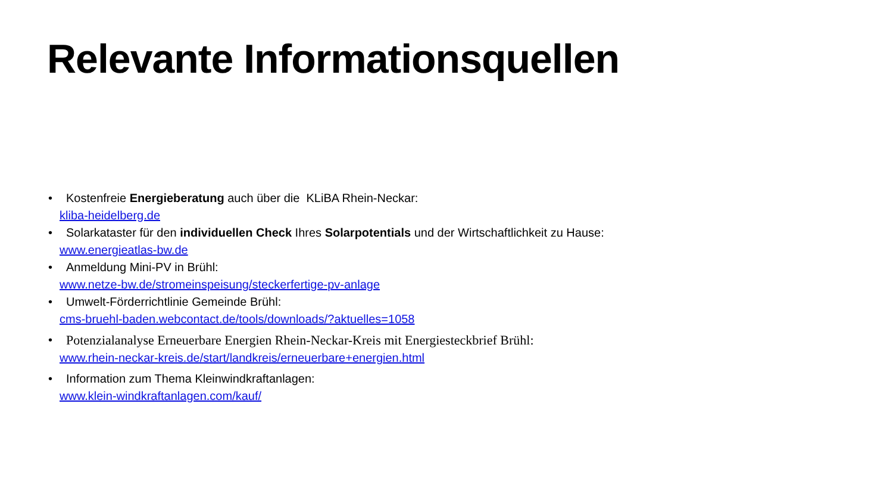Relevante Informationsquellen
• Kostenfreie Energieberatung auch über die KLiBA Rhein-Neckar:
kliba-heidelberg.de
• Solarkataster für den individuellen Check Ihres Solarpotentials und der Wirtschaftlichkeit zu Hause:
www.energieatlas-bw.de
• Anmeldung Mini-PV in Brühl:
www.netze-bw.de/stromeinspeisung/steckerfertige-pv-anlage
• Umwelt-Förderrichtlinie Gemeinde Brühl:
cms-bruehl-baden.webcontact.de/tools/downloads/?aktuelles=1058
• Potenzialanalyse Erneuerbare Energien Rhein-Neckar-Kreis mit Energiesteckbrief Brühl:
www.rhein-neckar-kreis.de/start/landkreis/erneuerbare+energien.html
• Information zum Thema Kleinwindkraftanlagen:
www.klein-windkraftanlagen.com/kauf/